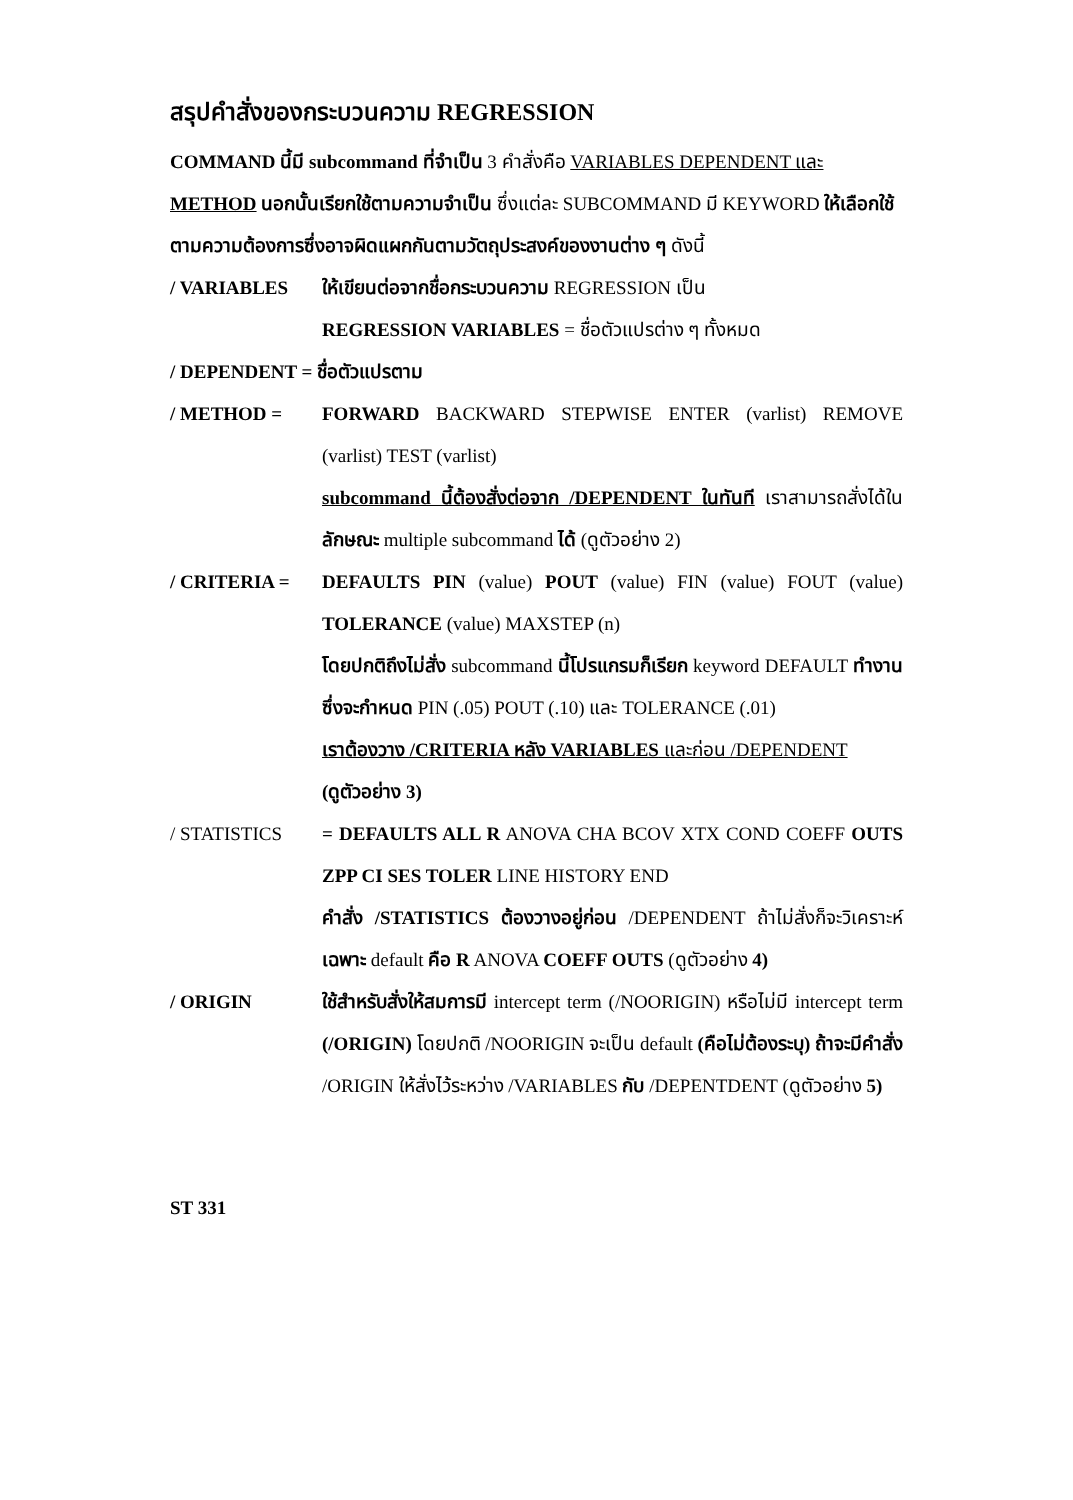สรุปคำสั่งของกระบวนความ REGRESSION
COMMAND นี้มี subcommand ที่จำเป็น 3 คำสั่งคือ VARIABLES DEPENDENT และ METHOD นอกนั้นเรียกใช้ตามความจำเป็น ซึ่งแต่ละ SUBCOMMAND มี KEYWORD ให้เลือกใช้ตามความต้องการซึ่งอาจผิดแผกกันตามวัตถุประสงค์ของงานต่าง ๆ ดังนี้
/ VARIABLES ให้เขียนต่อจากชื่อกระบวนความ REGRESSION เป็น
REGRESSION VARIABLES = ชื่อตัวแปรต่าง ๆ ทั้งหมด
/ DEPENDENT = ชื่อตัวแปรตาม
/ METHOD = FORWARD BACKWARD STEPWISE ENTER (varlist) REMOVE (varlist) TEST (varlist)
subcommand นี้ต้องสั่งต่อจาก /DEPENDENT ในทันที เราสามารถสั่งได้ใน ลักษณะ multiple subcommand ได้ (ดูตัวอย่าง 2)
/ CRITERIA = DEFAULTS PIN (value) POUT (value) FIN (value) FOUT (value) TOLERANCE (value) MAXSTEP (n)
โดยปกติถึงไม่สั่ง subcommand นี้โปรแกรมก็เรียก keyword DEFAULT ทำงานซึ่งจะกำหนด PIN (.05) POUT (.10) และ TOLERANCE (.01)
เราต้องวาง /CRITERIA หลัง VARIABLES และก่อน /DEPENDENT
(ดูตัวอย่าง 3)
/ STATISTICS = DEFAULTS ALL R ANOVA CHA BCOV XTX COND COEFF OUTS ZPP CI SES TOLER LINE HISTORY END
คำสั่ง /STATISTICS ต้องวางอยู่ก่อน /DEPENDENT ถ้าไม่สั่งก็จะวิเคราะห์ เฉพาะ default คือ R ANOVA COEFF OUTS (ดูตัวอย่าง 4)
/ ORIGIN ใช้สำหรับสั่งให้สมการมี intercept term (/NOORIGIN) หรือไม่มี intercept term (/ORIGIN) โดยปกติ /NOORIGIN จะเป็น default (คือไม่ต้องระบุ) ถ้าจะมีคำสั่ง /ORIGIN ให้สั่งไว้ระหว่าง /VARIABLES กับ /DEPENTDENT (ดูตัวอย่าง 5)
ST 331